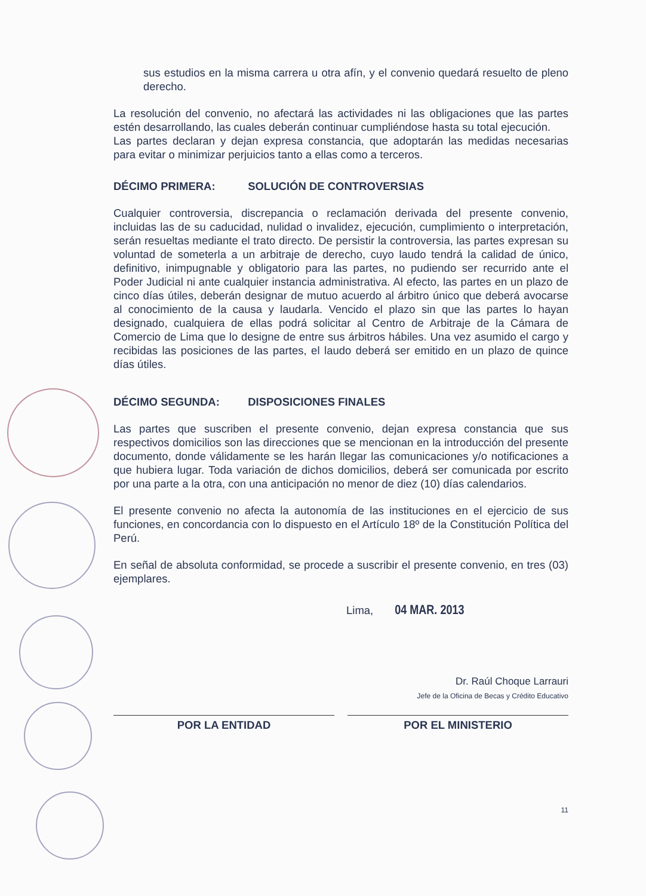sus estudios en la misma carrera u otra afín, y el convenio quedará resuelto de pleno derecho.
La resolución del convenio, no afectará las actividades ni las obligaciones que las partes estén desarrollando, las cuales deberán continuar cumpliéndose hasta su total ejecución.
Las partes declaran y dejan expresa constancia, que adoptarán las medidas necesarias para evitar o minimizar perjuicios tanto a ellas como a terceros.
DÉCIMO PRIMERA: SOLUCIÓN DE CONTROVERSIAS
Cualquier controversia, discrepancia o reclamación derivada del presente convenio, incluidas las de su caducidad, nulidad o invalidez, ejecución, cumplimiento o interpretación, serán resueltas mediante el trato directo. De persistir la controversia, las partes expresan su voluntad de someterla a un arbitraje de derecho, cuyo laudo tendrá la calidad de único, definitivo, inimpugnable y obligatorio para las partes, no pudiendo ser recurrido ante el Poder Judicial ni ante cualquier instancia administrativa. Al efecto, las partes en un plazo de cinco días útiles, deberán designar de mutuo acuerdo al árbitro único que deberá avocarse al conocimiento de la causa y laudarla. Vencido el plazo sin que las partes lo hayan designado, cualquiera de ellas podrá solicitar al Centro de Arbitraje de la Cámara de Comercio de Lima que lo designe de entre sus árbitros hábiles. Una vez asumido el cargo y recibidas las posiciones de las partes, el laudo deberá ser emitido en un plazo de quince días útiles.
DÉCIMO SEGUNDA: DISPOSICIONES FINALES
Las partes que suscriben el presente convenio, dejan expresa constancia que sus respectivos domicilios son las direcciones que se mencionan en la introducción del presente documento, donde válidamente se les harán llegar las comunicaciones y/o notificaciones a que hubiera lugar. Toda variación de dichos domicilios, deberá ser comunicada por escrito por una parte a la otra, con una anticipación no menor de diez (10) días calendarios.
El presente convenio no afecta la autonomía de las instituciones en el ejercicio de sus funciones, en concordancia con lo dispuesto en el Artículo 18º de la Constitución Política del Perú.
En señal de absoluta conformidad, se procede a suscribir el presente convenio, en tres (03) ejemplares.
Lima, 04 MAR. 2013
Dr. Raúl Choque Larrauri
Jefe de la Oficina de Becas y Crédito Educativo
POR LA ENTIDAD POR EL MINISTERIO
11